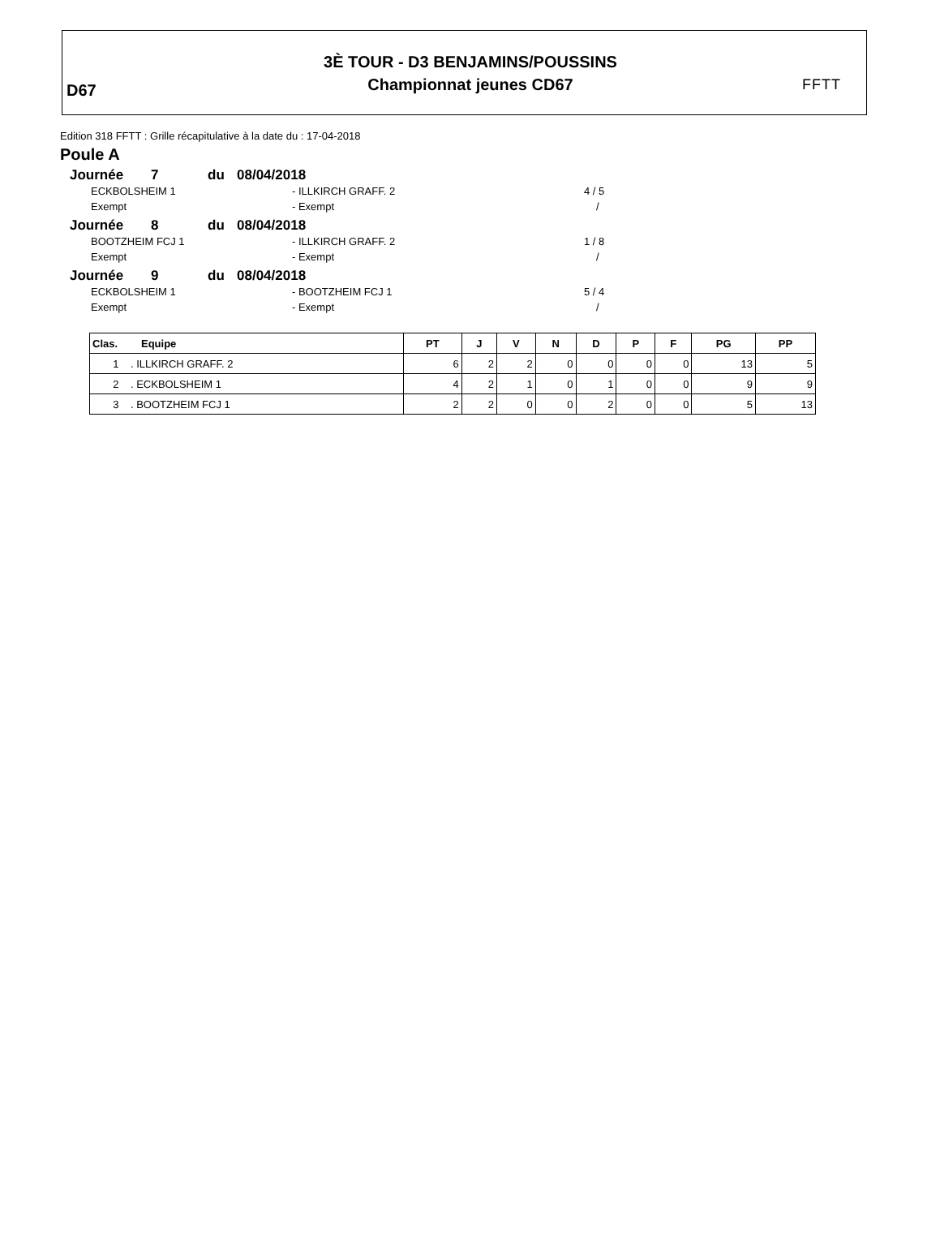D67
3È TOUR - D3 BENJAMINS/POUSSINS
Championnat jeunes CD67
FFTT
Edition 318 FFTT : Grille récapitulative à la date du : 17-04-2018
Poule A
Journée 7 du 08/04/2018
ECKBOLSHEIM 1 - ILLKIRCH GRAFF. 2 4 / 5
Exempt - Exempt /
Journée 8 du 08/04/2018
BOOTZHEIM FCJ 1 - ILLKIRCH GRAFF. 2 1 / 8
Exempt - Exempt /
Journée 9 du 08/04/2018
ECKBOLSHEIM 1 - BOOTZHEIM FCJ 1 5 / 4
Exempt - Exempt /
| Clas. Equipe | PT | J | V | N | D | P | F | PG | PP |
| --- | --- | --- | --- | --- | --- | --- | --- | --- | --- |
| 1 . ILLKIRCH GRAFF. 2 | 6 | 2 | 2 | 0 | 0 | 0 | 0 | 13 | 5 |
| 2 . ECKBOLSHEIM 1 | 4 | 2 | 1 | 0 | 1 | 0 | 0 | 9 | 9 |
| 3 . BOOTZHEIM FCJ 1 | 2 | 2 | 0 | 0 | 2 | 0 | 0 | 5 | 13 |